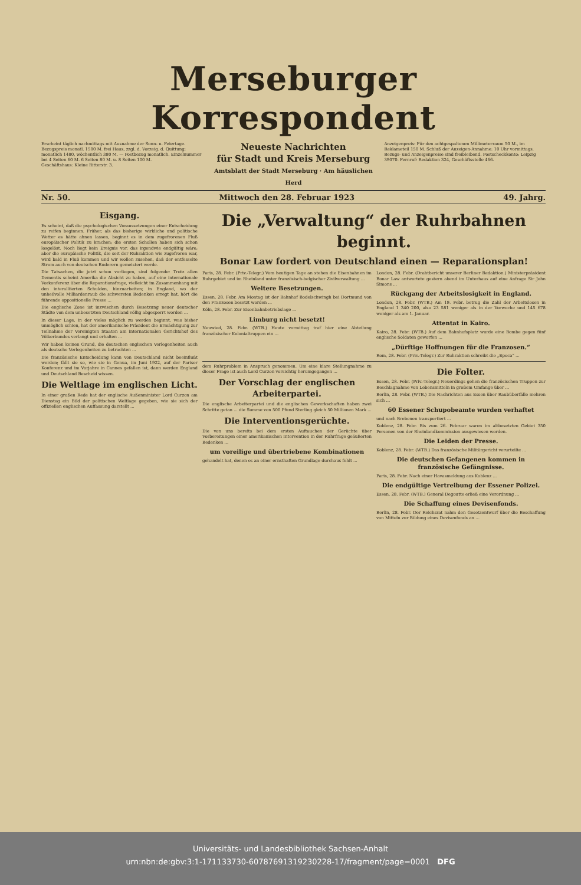Merseburger Korrespondent
Erscheint täglich nachmittags mit Ausnahme der Sonn- u. Feiertage. Bezugspreis monatl. 1500 M. frei Haus, zzgl. d. Vorzeig. d. Quittung; monatlich 1480, wöchentlich 380 M. — Postbezug monatlich. Einzelnummer bei 4 Seiten 60 M. 6 Seiten 80 M. u. 8 Seiten 100 M.
Geschäftshaus: Kleine Ritterstr. 3.
Neueste Nachrichten
für Stadt und Kreis Merseburg
Amtsblatt der Stadt Merseburg · Am häuslichen Herd
Anzeigenpreis: Für den achtgespaltenen Millimeterraum 50 M., im Reklameteil 150 M. Schluß der Anzeigen-Annahme: 10 Uhr vormittags. Bezugs- und Anzeigenpreise sind freibleibend. Postscheckkonto: Leipzig 39070. Fernruf: Redaktion 324, Geschäftsstelle 466.
Nr. 50. Mittwoch den 28. Februar 1923 49. Jahrg.
Eisgang.
Es scheint, daß die psychologischen Voraussetzungen einer Entscheidung zu reifen beginnen. Früher, als das bisherige wirkliche und politische Wetter es hätte ahnen lassen, beginnt es in dem zugefrorenen Fluß europäischer Politik zu krachen; die ersten Schollen haben sich schon losgelöst. Noch liegt kein Ereignis vor, das irgendwie endgültig wäre; aber die europäische Politik, die seit der Ruhraktion wie zugefroren war, wird bald in Fluß kommen und wir wollen zusehen, daß der entfesselte Strom auch von deutschen Ruderern gemeistert werde.
Die Tatsachen, die jetzt schon vorliegen, sind folgende: Trotz allen Dementis scheint Amerika die Absicht zu haben, auf eine internationale Vorkonferenz über die Reparationsfrage, vielleicht im Zusammenhang mit den interalliierten Schulden, hinzuarbeiten; in England, wo der unheilvolle Milliardenraub die schwersten Bedenken erregt hat, hört die führende oppositionelle Presse ...
Die englische Zone ist inzwischen durch Besetzung neuer deutscher Städte von dem unbesetzten Deutschland völlig abgesperrt worden ...
In dieser Lage, in der vieles möglich zu werden beginnt, was bisher unmöglich schien, hat der amerikanische Präsident die Ermächtigung zur Teilnahme der Vereinigten Staaten am internationalen Gerichtshof des Völkerbundes verlangt und erhalten ...
Wir haben keinen Grund, die deutschen englischen Verlegenheiten auch als deutsche Verlegenheiten zu betrachten ...
Die französische Entscheidung kann von Deutschland nicht beeinflußt werden; fällt sie so, wie sie in Genua, im Juni 1922, auf der Pariser Konferenz und im Vorjahre in Cannes gefallen ist, dann werden England und Deutschland Bescheid wissen.
Die Weltlage im englischen Licht.
In einer großen Rede hat der englische Außenminister Lord Curzon am Dienstag ein Bild der politischen Weltlage gegeben, wie sie sich der offiziellen englischen Auffassung darstellt ...
Die „Verwaltung“ der Ruhrbahnen beginnt.
Bonar Law fordert von Deutschland einen — Reparationsplan!
Paris, 28. Febr. (Priv.-Telegr.) Vom heutigen Tage an stehen die Eisenbahnen im Ruhrgebiet und im Rheinland unter französisch-belgischer Zivilverwaltung ...
Weitere Besetzungen.
Essen, 28. Febr. Am Montag ist der Bahnhof Bodelschwingh bei Dortmund von den Franzosen besetzt worden ...
Köln, 28. Febr. Zur Eisenbahnbetriebslage ...
Limburg nicht besetzt!
Neuwied, 28. Febr. (WTB.) Heute vormittag traf hier eine Abteilung französischer Kolonialtruppen ein ...
London, 28. Febr. (Drahtbericht unserer Berliner Redaktion.) Ministerpräsident Bonar Law antwortete gestern abend im Unterhaus auf eine Anfrage Sir John Simons ...
Rückgang der Arbeitslosigkeit in England.
London, 28. Febr. (WTB.) Am 19. Febr. betrug die Zahl der Arbeitslosen in England 1 340 200, also 23 581 weniger als in der Vorwoche und 145 678 weniger als am 1. Januar.
Attentat in Kairo.
Kairo, 28. Febr. (WTB.) Auf dem Bahnhofsplatz wurde eine Bombe gegen fünf englische Soldaten geworfen ...
„Dürftige Hoffnungen für die Franzosen.“
Rom, 28. Febr. (Priv.-Telegr.) Zur Ruhraktion schreibt die „Epoca“ ...
dem Ruhrproblem in Anspruch genommen. Um eine klare Stellungnahme zu dieser Frage ist auch Lord Curzon vorsichtig herumgegangen ...
Der Vorschlag der englischen Arbeiterpartei.
Die englische Arbeiterpartei und die englischen Gewerkschaften haben zwei Schritte getan ... die Summe von 500 Pfund Sterling gleich 50 Millionen Mark ...
Die Interventionsgerüchte.
Die von uns bereits bei dem ersten Auftauchen der Gerüchte über Vorbereitungen einer amerikanischen Intervention in der Ruhrfrage geäußerten Bedenken ...
um voreilige und übertriebene Kombinationen
gehandelt hat, denen es an einer ernsthaften Grundlage durchaus fehlt ...
Die Folter.
Essen, 28. Febr. (Priv.-Telegr.) Neuerdings gehen die französischen Truppen zur Beschlagnahme von Lebensmitteln in großem Umfange über ...
Berlin, 28. Febr. (WTB.) Die Nachrichten aus Essen über Raubüberfälle mehren sich ...
60 Essener Schupobeamte wurden verhaftet
und nach Brebenen transportiert ...
Koblenz, 28. Febr. Bis zum 26. Februar waren im altbesetzten Gebiet 350 Personen von der Rheinlandkommission ausgewiesen worden.
Die Leiden der Presse.
Koblenz, 28. Febr. (WTB.) Das französische Militärgericht verurteilte ...
Die deutschen Gefangenen kommen in französische Gefängnisse.
Paris, 28. Febr. Nach einer Havasmeldung aus Koblenz ...
Die endgültige Vertreibung der Essener Polizei.
Essen, 28. Febr. (WTB.) General Degoutte erließ eine Verordnung ...
Die Schaffung eines Devisenfonds.
Berlin, 28. Febr. Der Reichsrat nahm den Gesetzentwurf über die Beschaffung von Mitteln zur Bildung eines Devisenfonds an ...
Universitäts- und Landesbibliothek Sachsen-Anhalt
urn:nbn:de:gbv:3:1-171133730-60787691319230228-17/fragment/page=0001 DFG